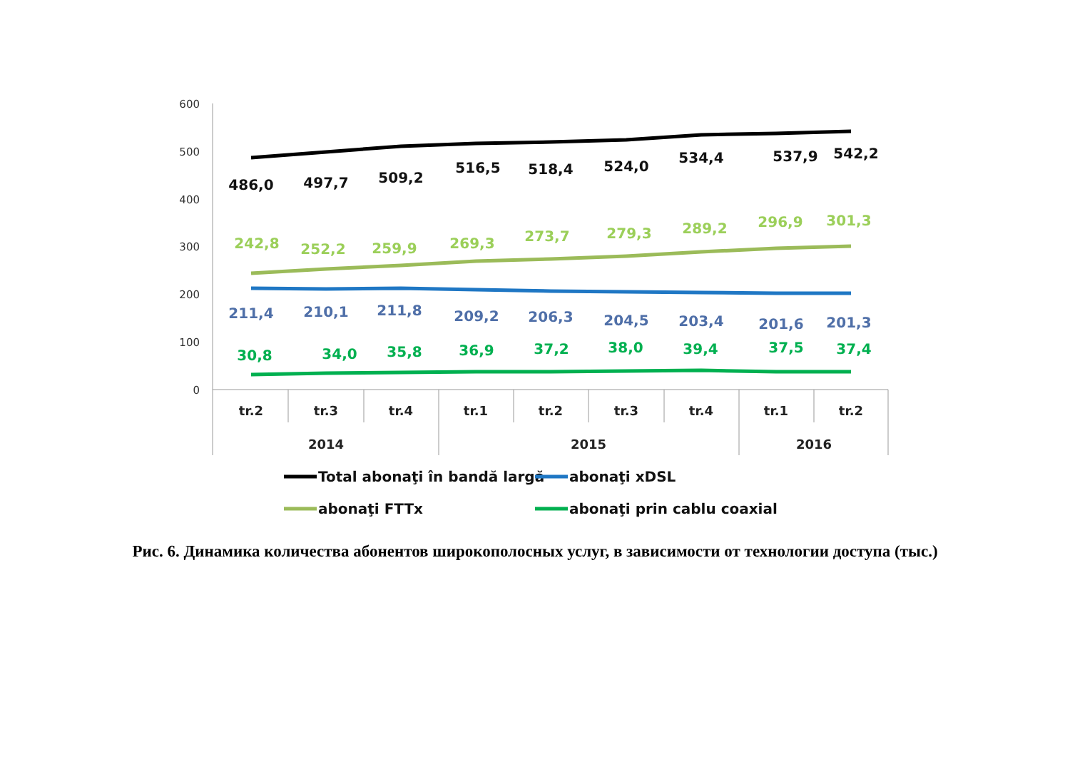600
500
400
300
200
100
0
tr.2
tr.3
tr.4
tr.1
tr.2
tr.3
tr.4
tr.1
tr.2
2014
2015
2016
486,0
497,7
509,2
516,5
518,4
524,0
534,4
537,9
542,2
242,8
252,2
259,9
269,3
273,7
279,3
289,2
296,9
301,3
211,4
210,1
211,8
209,2
206,3
204,5
203,4
201,6
201,3
30,8
34,0
35,8
36,9
37,2
38,0
39,4
37,5
37,4
Total abonaţi în bandă largă
abonaţi xDSL
abonaţi FTTx
abonaţi prin cablu coaxial
Рис. 6. Динамика количества абонентов широкополосных услуг, в зависимости от технологии доступа (тыс.)